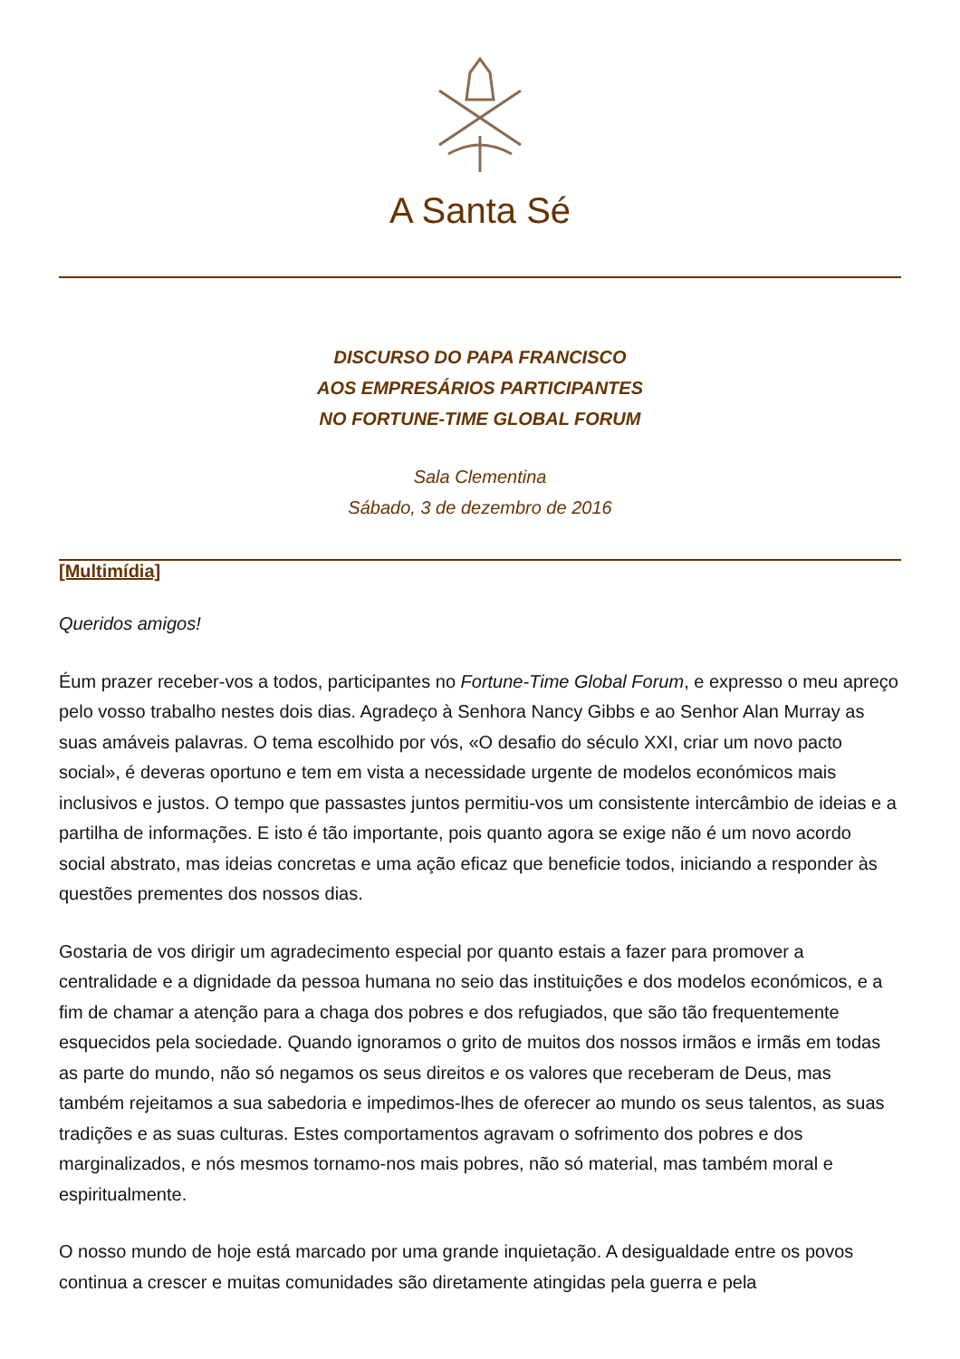A Santa Sé
DISCURSO DO PAPA FRANCISCO
AOS EMPRESÁRIOS PARTICIPANTES
NO FORTUNE-TIME GLOBAL FORUM
Sala Clementina
Sábado, 3 de dezembro de 2016
[Multimídia]
Queridos amigos!
Éum prazer receber-vos a todos, participantes no Fortune-Time Global Forum, e expresso o meu apreço pelo vosso trabalho nestes dois dias. Agradeço à Senhora Nancy Gibbs e ao Senhor Alan Murray as suas amáveis palavras. O tema escolhido por vós, «O desafio do século XXI, criar um novo pacto social», é deveras oportuno e tem em vista a necessidade urgente de modelos económicos mais inclusivos e justos. O tempo que passastes juntos permitiu-vos um consistente intercâmbio de ideias e a partilha de informações. E isto é tão importante, pois quanto agora se exige não é um novo acordo social abstrato, mas ideias concretas e uma ação eficaz que beneficie todos, iniciando a responder às questões prementes dos nossos dias.
Gostaria de vos dirigir um agradecimento especial por quanto estais a fazer para promover a centralidade e a dignidade da pessoa humana no seio das instituições e dos modelos económicos, e a fim de chamar a atenção para a chaga dos pobres e dos refugiados, que são tão frequentemente esquecidos pela sociedade. Quando ignoramos o grito de muitos dos nossos irmãos e irmãs em todas as parte do mundo, não só negamos os seus direitos e os valores que receberam de Deus, mas também rejeitamos a sua sabedoria e impedimos-lhes de oferecer ao mundo os seus talentos, as suas tradições e as suas culturas. Estes comportamentos agravam o sofrimento dos pobres e dos marginalizados, e nós mesmos tornamo-nos mais pobres, não só material, mas também moral e espiritualmente.
O nosso mundo de hoje está marcado por uma grande inquietação. A desigualdade entre os povos continua a crescer e muitas comunidades são diretamente atingidas pela guerra e pela